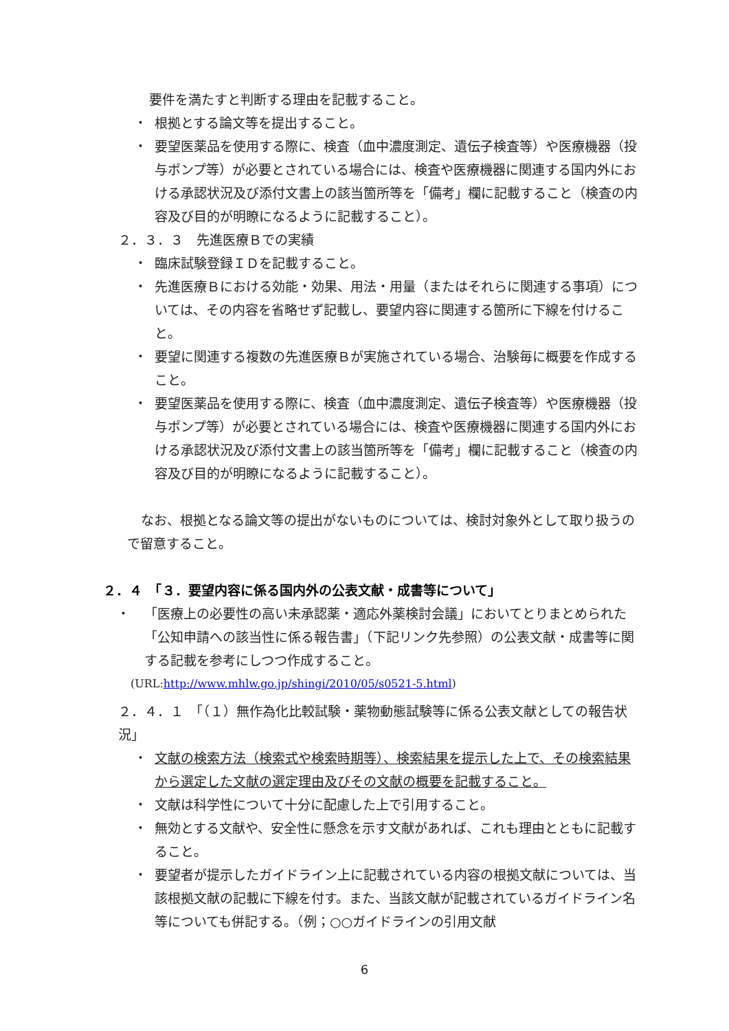要件を満たすと判断する理由を記載すること。
・ 根拠とする論文等を提出すること。
・ 要望医薬品を使用する際に、検査（血中濃度測定、遺伝子検査等）や医療機器（投与ポンプ等）が必要とされている場合には、検査や医療機器に関連する国内外における承認状況及び添付文書上の該当箇所等を「備考」欄に記載すること（検査の内容及び目的が明瞭になるように記載すること）。
２．３．３　先進医療Ｂでの実績
・ 臨床試験登録ＩＤを記載すること。
・ 先進医療Ｂにおける効能・効果、用法・用量（またはそれらに関連する事項）については、その内容を省略せず記載し、要望内容に関連する箇所に下線を付けること。
・ 要望に関連する複数の先進医療Ｂが実施されている場合、治験毎に概要を作成すること。
・ 要望医薬品を使用する際に、検査（血中濃度測定、遺伝子検査等）や医療機器（投与ポンプ等）が必要とされている場合には、検査や医療機器に関連する国内外における承認状況及び添付文書上の該当箇所等を「備考」欄に記載すること（検査の内容及び目的が明瞭になるように記載すること）。
なお、根拠となる論文等の提出がないものについては、検討対象外として取り扱うので留意すること。
２．４　「３．要望内容に係る国内外の公表文献・成書等について」
・ 「医療上の必要性の高い未承認薬・適応外薬検討会議」においてとりまとめられた「公知申請への該当性に係る報告書」（下記リンク先参照）の公表文献・成書等に関する記載を参考にしつつ作成すること。
(URL:http://www.mhlw.go.jp/shingi/2010/05/s0521-5.html)
２．４．１　「（１）無作為化比較試験・薬物動態試験等に係る公表文献としての報告状況」
・ 文献の検索方法（検索式や検索時期等）、検索結果を提示した上で、その検索結果から選定した文献の選定理由及びその文献の概要を記載すること。
・ 文献は科学性について十分に配慮した上で引用すること。
・ 無効とする文献や、安全性に懸念を示す文献があれば、これも理由とともに記載すること。
・ 要望者が提示したガイドライン上に記載されている内容の根拠文献については、当該根拠文献の記載に下線を付す。また、当該文献が記載されているガイドライン名等についても併記する。（例；○○ガイドラインの引用文献
6